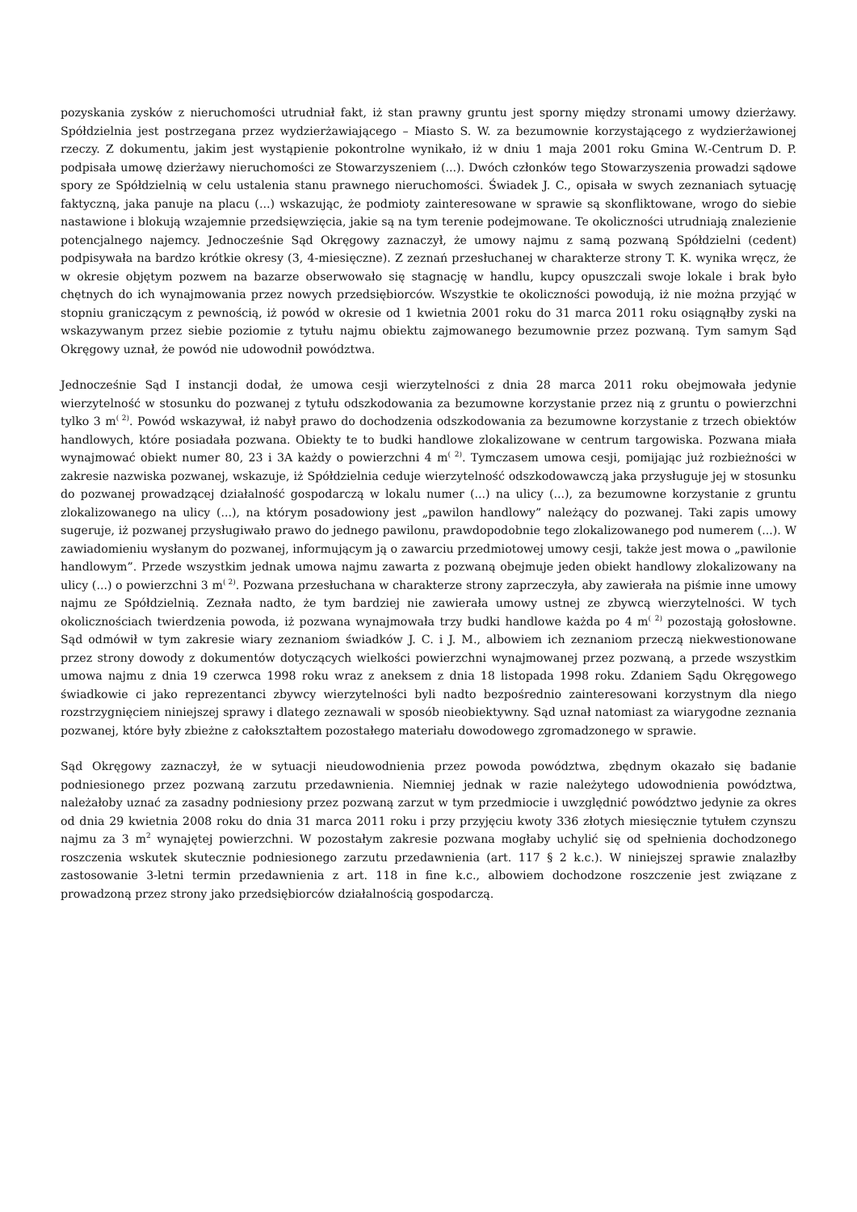pozyskania zysków z nieruchomości utrudniał fakt, iż stan prawny gruntu jest sporny między stronami umowy dzierżawy. Spółdzielnia jest postrzegana przez wydzierżawiającego – Miasto S. W. za bezumownie korzystającego z wydzierżawionej rzeczy. Z dokumentu, jakim jest wystąpienie pokontrolne wynikało, iż w dniu 1 maja 2001 roku Gmina W.-Centrum D. P. podpisała umowę dzierżawy nieruchomości ze Stowarzyszeniem (...). Dwóch członków tego Stowarzyszenia prowadzi sądowe spory ze Spółdzielnią w celu ustalenia stanu prawnego nieruchomości. Świadek J. C., opisała w swych zeznaniach sytuację faktyczną, jaka panuje na placu (...) wskazując, że podmioty zainteresowane w sprawie są skonfliktowane, wrogo do siebie nastawione i blokują wzajemnie przedsięwzięcia, jakie są na tym terenie podejmowane. Te okoliczności utrudniają znalezienie potencjalnego najemcy. Jednocześnie Sąd Okręgowy zaznaczył, że umowy najmu z samą pozwaną Spółdzielni (cedent) podpisywała na bardzo krótkie okresy (3, 4-miesięczne). Z zeznań przesłuchanej w charakterze strony T. K. wynika wręcz, że w okresie objętym pozwem na bazarze obserwowało się stagnację w handlu, kupcy opuszczali swoje lokale i brak było chętnych do ich wynajmowania przez nowych przedsiębiorców. Wszystkie te okoliczności powodują, iż nie można przyjąć w stopniu graniczącym z pewnością, iż powód w okresie od 1 kwietnia 2001 roku do 31 marca 2011 roku osiągnąłby zyski na wskazywanym przez siebie poziomie z tytułu najmu obiektu zajmowanego bezumownie przez pozwaną. Tym samym Sąd Okręgowy uznał, że powód nie udowodnił powództwa.
Jednocześnie Sąd I instancji dodał, że umowa cesji wierzytelności z dnia 28 marca 2011 roku obejmowała jedynie wierzytelność w stosunku do pozwanej z tytułu odszkodowania za bezumowne korzystanie przez nią z gruntu o powierzchni tylko 3 m<sup>( 2)</sup>. Powód wskazywał, iż nabył prawo do dochodzenia odszkodowania za bezumowne korzystanie z trzech obiektów handlowych, które posiadała pozwana. Obiekty te to budki handlowe zlokalizowane w centrum targowiska. Pozwana miała wynajmować obiekt numer 80, 23 i 3A każdy o powierzchni 4 m<sup>( 2)</sup>. Tymczasem umowa cesji, pomijając już rozbieżności w zakresie nazwiska pozwanej, wskazuje, iż Spółdzielnia ceduje wierzytelność odszkodowawczą jaka przysługuje jej w stosunku do pozwanej prowadzącej działalność gospodarczą w lokalu numer (...) na ulicy (...), za bezumowne korzystanie z gruntu zlokalizowanego na ulicy (...), na którym posadowiony jest „pawilon handlowy” należący do pozwanej. Taki zapis umowy sugeruje, iż pozwanej przysługiwało prawo do jednego pawilonu, prawdopodobnie tego zlokalizowanego pod numerem (...). W zawiadomieniu wysłanym do pozwanej, informującym ją o zawarciu przedmiotowej umowy cesji, także jest mowa o „pawilonie handlowym”. Przede wszystkim jednak umowa najmu zawarta z pozwaną obejmuje jeden obiekt handlowy zlokalizowany na ulicy (...) o powierzchni 3 m<sup>( 2)</sup>. Pozwana przesłuchana w charakterze strony zaprzeczyła, aby zawierała na piśmie inne umowy najmu ze Spółdzielnią. Zeznała nadto, że tym bardziej nie zawierała umowy ustnej ze zbywcą wierzytelności. W tych okolicznościach twierdzenia powoda, iż pozwana wynajmowała trzy budki handlowe każda po 4 m<sup>( 2)</sup> pozostają gołosłowne. Sąd odmówił w tym zakresie wiary zeznaniom świadków J. C. i J. M., albowiem ich zeznaniom przeczą niekwestionowane przez strony dowody z dokumentów dotyczących wielkości powierzchni wynajmowanej przez pozwaną, a przede wszystkim umowa najmu z dnia 19 czerwca 1998 roku wraz z aneksem z dnia 18 listopada 1998 roku. Zdaniem Sądu Okręgowego świadkowie ci jako reprezentanci zbywcy wierzytelności byli nadto bezpośrednio zainteresowani korzystnym dla niego rozstrzygnięciem niniejszej sprawy i dlatego zeznawali w sposób nieobiektywny. Sąd uznał natomiast za wiarygodne zeznania pozwanej, które były zbieżne z całokształtem pozostałego materiału dowodowego zgromadzonego w sprawie.
Sąd Okręgowy zaznaczył, że w sytuacji nieudowodnienia przez powoda powództwa, zbędnym okazało się badanie podniesionego przez pozwaną zarzutu przedawnienia. Niemniej jednak w razie należytego udowodnienia powództwa, należałoby uznać za zasadny podniesiony przez pozwaną zarzut w tym przedmiocie i uwzględnić powództwo jedynie za okres od dnia 29 kwietnia 2008 roku do dnia 31 marca 2011 roku i przy przyjęciu kwoty 336 złotych miesięcznie tytułem czynszu najmu za 3 m<sup>2</sup> wynajętej powierzchni. W pozostałym zakresie pozwana mogłaby uchylić się od spełnienia dochodzonego roszczenia wskutek skutecznie podniesionego zarzutu przedawnienia (art. 117 § 2 k.c.). W niniejszej sprawie znalazłby zastosowanie 3-letni termin przedawnienia z art. 118 in fine k.c., albowiem dochodzone roszczenie jest związane z prowadzoną przez strony jako przedsiębiorców działalnością gospodarczą.